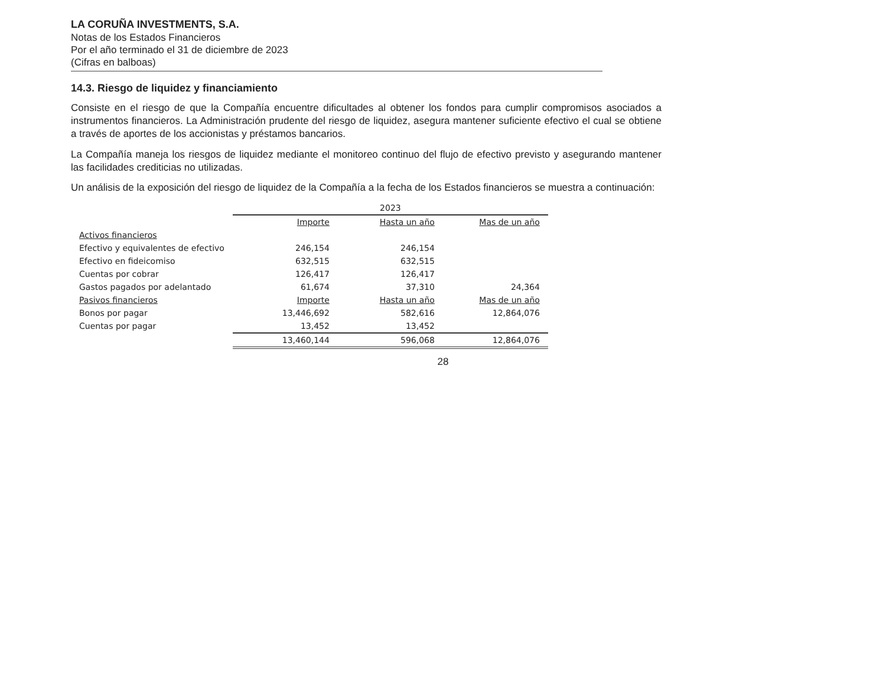LA CORUÑA INVESTMENTS, S.A.
Notas de los Estados Financieros
Por el año terminado el 31 de diciembre de 2023
(Cifras en balboas)
14.3. Riesgo de liquidez y financiamiento
Consiste en el riesgo de que la Compañía encuentre dificultades al obtener los fondos para cumplir compromisos asociados a instrumentos financieros. La Administración prudente del riesgo de liquidez, asegura mantener suficiente efectivo el cual se obtiene a través de aportes de los accionistas y préstamos bancarios.
La Compañía maneja los riesgos de liquidez mediante el monitoreo continuo del flujo de efectivo previsto y asegurando mantener las facilidades crediticias no utilizadas.
Un análisis de la exposición del riesgo de liquidez de la Compañía a la fecha de los Estados financieros se muestra a continuación:
| | 2023 | | |
| --- | --- | --- | --- |
| | Importe | Hasta un año | Mas de un año |
| Activos financieros | | | |
| Efectivo y equivalentes de efectivo | 246,154 | 246,154 | |
| Efectivo en fideicomiso | 632,515 | 632,515 | |
| Cuentas por cobrar | 126,417 | 126,417 | |
| Gastos pagados por adelantado | 61,674 | 37,310 | 24,364 |
| Pasivos financieros | Importe | Hasta un año | Mas de un año |
| Bonos por pagar | 13,446,692 | 582,616 | 12,864,076 |
| Cuentas por pagar | 13,452 | 13,452 | |
| | 13,460,144 | 596,068 | 12,864,076 |
28